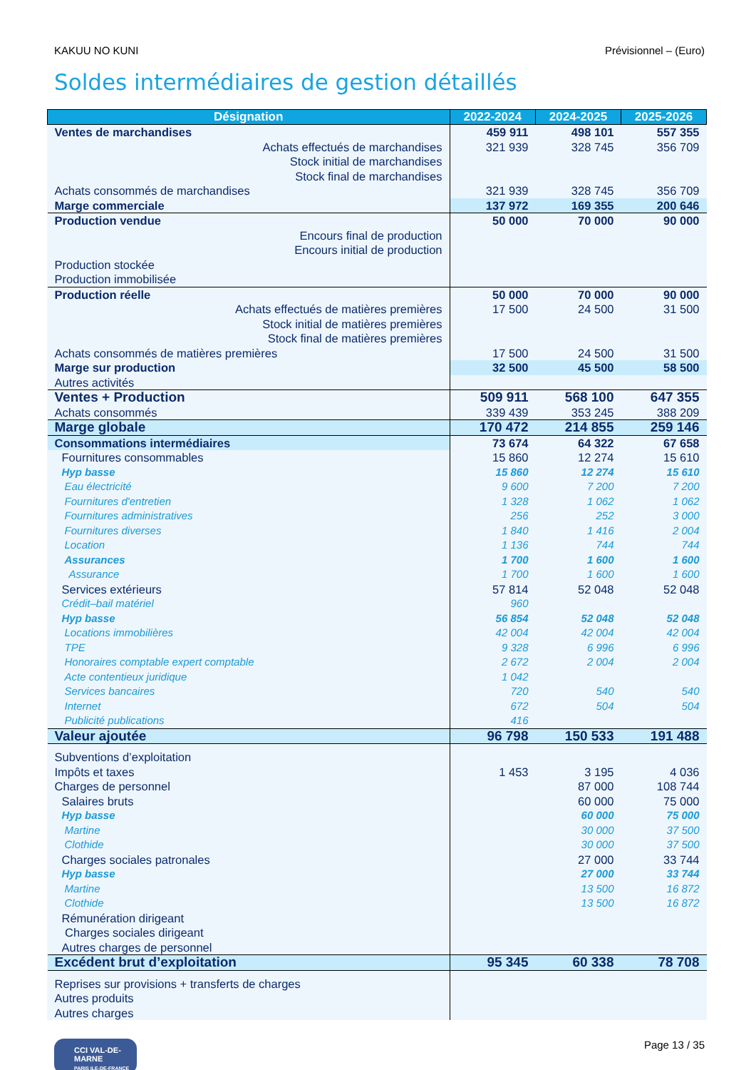KAKUU NO KUNI Prévisionnel – (Euro)
Soldes intermédiaires de gestion détaillés
| Désignation | 2022-2024 | 2024-2025 | 2025-2026 |
| --- | --- | --- | --- |
| Ventes de marchandises | 459 911 | 498 101 | 557 355 |
| Achats effectués de marchandises | 321 939 | 328 745 | 356 709 |
| Stock initial de marchandises | | | |
| Stock final de marchandises | | | |
| Achats consommés de marchandises | 321 939 | 328 745 | 356 709 |
| Marge commerciale | 137 972 | 169 355 | 200 646 |
| Production vendue | 50 000 | 70 000 | 90 000 |
| Encours final de production | | | |
| Encours initial de production | | | |
| Production stockée | | | |
| Production immobilisée | | | |
| Production réelle | 50 000 | 70 000 | 90 000 |
| Achats effectués de matières premières | 17 500 | 24 500 | 31 500 |
| Stock initial de matières premières | | | |
| Stock final de matières premières | | | |
| Achats consommés de matières premières | 17 500 | 24 500 | 31 500 |
| Marge sur production | 32 500 | 45 500 | 58 500 |
| Autres activités | | | |
| Ventes + Production | 509 911 | 568 100 | 647 355 |
| Achats consommés | 339 439 | 353 245 | 388 209 |
| Marge globale | 170 472 | 214 855 | 259 146 |
| Consommations intermédiaires | 73 674 | 64 322 | 67 658 |
| Fournitures consommables | 15 860 | 12 274 | 15 610 |
| Hyp basse | 15 860 | 12 274 | 15 610 |
| Eau électricité | 9 600 | 7 200 | 7 200 |
| Fournitures d'entretien | 1 328 | 1 062 | 1 062 |
| Fournitures administratives | 256 | 252 | 3 000 |
| Fournitures diverses | 1 840 | 1 416 | 2 004 |
| Location | 1 136 | 744 | 744 |
| Assurances | 1 700 | 1 600 | 1 600 |
| Assurance | 1 700 | 1 600 | 1 600 |
| Services extérieurs | 57 814 | 52 048 | 52 048 |
| Crédit–bail matériel | 960 | | |
| Hyp basse | 56 854 | 52 048 | 52 048 |
| Locations immobilières | 42 004 | 42 004 | 42 004 |
| TPE | 9 328 | 6 996 | 6 996 |
| Honoraires comptable expert comptable | 2 672 | 2 004 | 2 004 |
| Acte contentieux juridique | 1 042 | | |
| Services bancaires | 720 | 540 | 540 |
| Internet | 672 | 504 | 504 |
| Publicité publications | 416 | | |
| Valeur ajoutée | 96 798 | 150 533 | 191 488 |
| Subventions d’exploitation | | | |
| Impôts et taxes | 1 453 | 3 195 | 4 036 |
| Charges de personnel | | 87 000 | 108 744 |
| Salaires bruts | | 60 000 | 75 000 |
| Hyp basse | | 60 000 | 75 000 |
| Martine | | 30 000 | 37 500 |
| Clothide | | 30 000 | 37 500 |
| Charges sociales patronales | | 27 000 | 33 744 |
| Hyp basse | | 27 000 | 33 744 |
| Martine | | 13 500 | 16 872 |
| Clothide | | 13 500 | 16 872 |
| Rémunération dirigeant | | | |
| Charges sociales dirigeant | | | |
| Autres charges de personnel | | | |
| Excédent brut d’exploitation | 95 345 | 60 338 | 78 708 |
| Reprises sur provisions + transferts de charges | | | |
| Autres produits | | | |
| Autres charges | | | |
CCI VAL-DE-MARNE
PARIS ILE-DE-FRANCE
Page 13 / 35